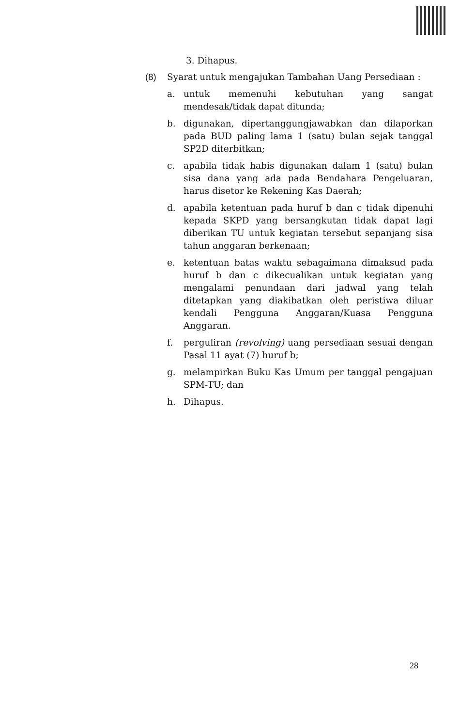3. Dihapus.
(8) Syarat untuk mengajukan Tambahan Uang Persediaan :
a. untuk memenuhi kebutuhan yang sangat mendesak/tidak dapat ditunda;
b. digunakan, dipertanggungjawabkan dan dilaporkan pada BUD paling lama 1 (satu) bulan sejak tanggal SP2D diterbitkan;
c. apabila tidak habis digunakan dalam 1 (satu) bulan sisa dana yang ada pada Bendahara Pengeluaran, harus disetor ke Rekening Kas Daerah;
d. apabila ketentuan pada huruf b dan c tidak dipenuhi kepada SKPD yang bersangkutan tidak dapat lagi diberikan TU untuk kegiatan tersebut sepanjang sisa tahun anggaran berkenaan;
e. ketentuan batas waktu sebagaimana dimaksud pada huruf b dan c dikecualikan untuk kegiatan yang mengalami penundaan dari jadwal yang telah ditetapkan yang diakibatkan oleh peristiwa diluar kendali Pengguna Anggaran/Kuasa Pengguna Anggaran.
f. perguliran (revolving) uang persediaan sesuai dengan Pasal 11 ayat (7) huruf b;
g. melampirkan Buku Kas Umum per tanggal pengajuan SPM-TU; dan
h. Dihapus.
28